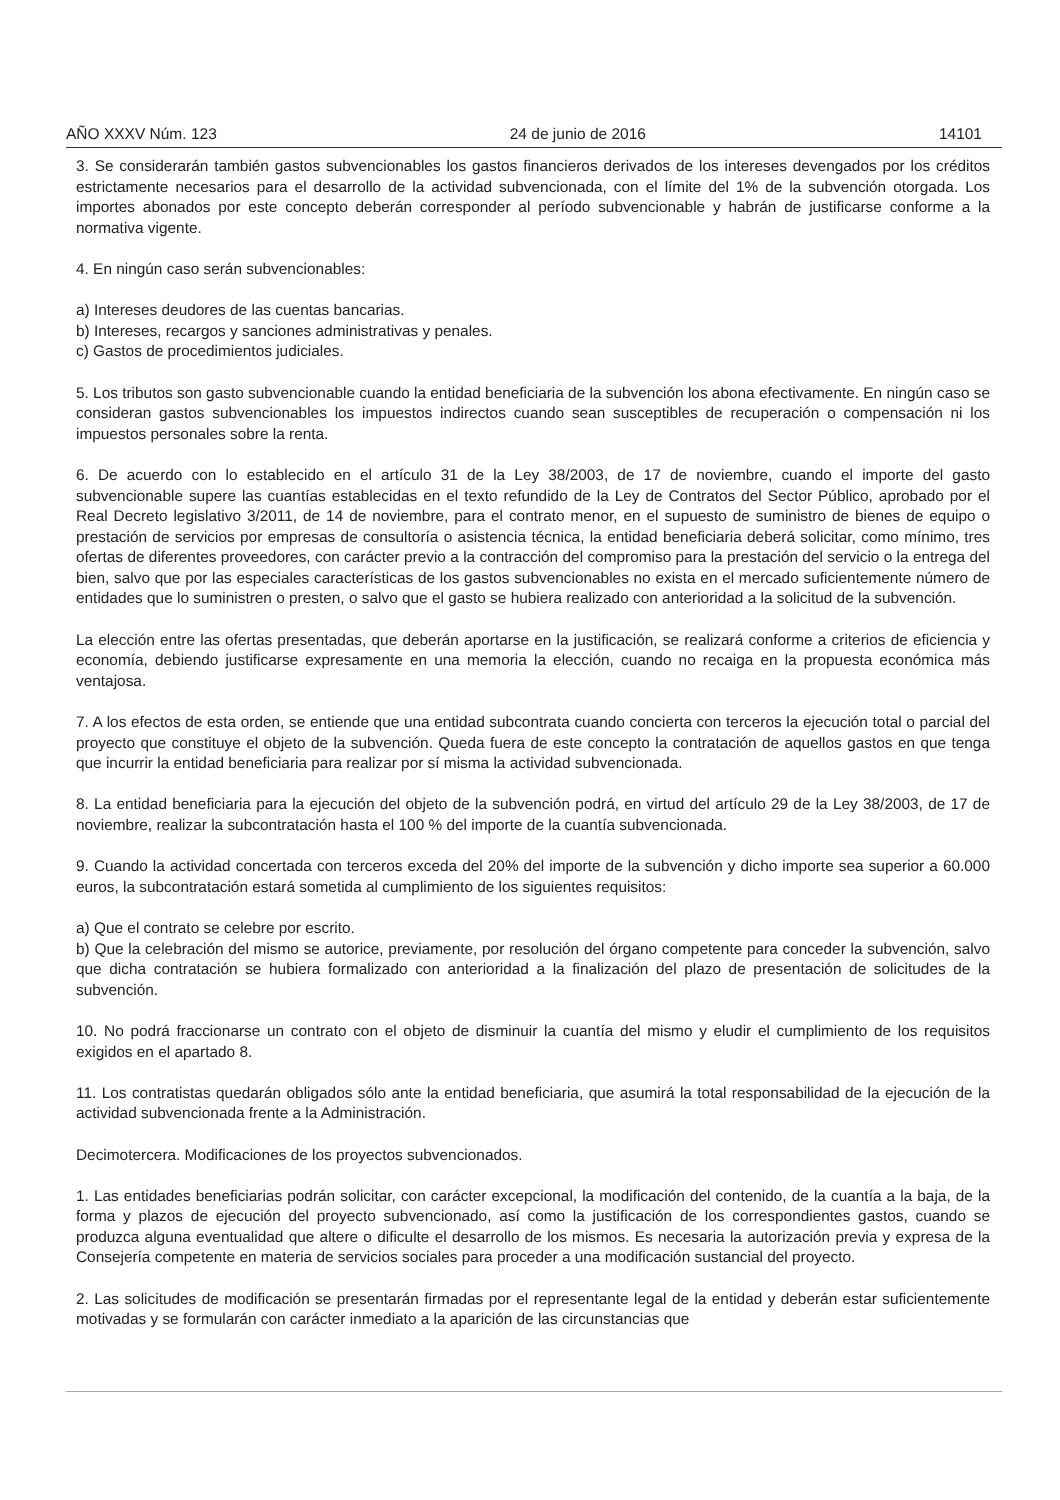AÑO XXXV Núm. 123 24 de junio de 2016 14101
3. Se considerarán también gastos subvencionables los gastos financieros derivados de los intereses devengados por los créditos estrictamente necesarios para el desarrollo de la actividad subvencionada, con el límite del 1% de la subvención otorgada. Los importes abonados por este concepto deberán corresponder al período subvencionable y habrán de justificarse conforme a la normativa vigente.
4. En ningún caso serán subvencionables:
a) Intereses deudores de las cuentas bancarias.
b) Intereses, recargos y sanciones administrativas y penales.
c) Gastos de procedimientos judiciales.
5. Los tributos son gasto subvencionable cuando la entidad beneficiaria de la subvención los abona efectivamente. En ningún caso se consideran gastos subvencionables los impuestos indirectos cuando sean susceptibles de recuperación o compensación ni los impuestos personales sobre la renta.
6. De acuerdo con lo establecido en el artículo 31 de la Ley 38/2003, de 17 de noviembre, cuando el importe del gasto subvencionable supere las cuantías establecidas en el texto refundido de la Ley de Contratos del Sector Público, aprobado por el Real Decreto legislativo 3/2011, de 14 de noviembre, para el contrato menor, en el supuesto de suministro de bienes de equipo o prestación de servicios por empresas de consultoría o asistencia técnica, la entidad beneficiaria deberá solicitar, como mínimo, tres ofertas de diferentes proveedores, con carácter previo a la contracción del compromiso para la prestación del servicio o la entrega del bien, salvo que por las especiales características de los gastos subvencionables no exista en el mercado suficientemente número de entidades que lo suministren o presten, o salvo que el gasto se hubiera realizado con anterioridad a la solicitud de la subvención.
La elección entre las ofertas presentadas, que deberán aportarse en la justificación, se realizará conforme a criterios de eficiencia y economía, debiendo justificarse expresamente en una memoria la elección, cuando no recaiga en la propuesta económica más ventajosa.
7. A los efectos de esta orden, se entiende que una entidad subcontrata cuando concierta con terceros la ejecución total o parcial del proyecto que constituye el objeto de la subvención. Queda fuera de este concepto la contratación de aquellos gastos en que tenga que incurrir la entidad beneficiaria para realizar por sí misma la actividad subvencionada.
8. La entidad beneficiaria para la ejecución del objeto de la subvención podrá, en virtud del artículo 29 de la Ley 38/2003, de 17 de noviembre, realizar la subcontratación hasta el 100 % del importe de la cuantía subvencionada.
9. Cuando la actividad concertada con terceros exceda del 20% del importe de la subvención y dicho importe sea superior a 60.000 euros, la subcontratación estará sometida al cumplimiento de los siguientes requisitos:
a) Que el contrato se celebre por escrito.
b) Que la celebración del mismo se autorice, previamente, por resolución del órgano competente para conceder la subvención, salvo que dicha contratación se hubiera formalizado con anterioridad a la finalización del plazo de presentación de solicitudes de la subvención.
10. No podrá fraccionarse un contrato con el objeto de disminuir la cuantía del mismo y eludir el cumplimiento de los requisitos exigidos en el apartado 8.
11. Los contratistas quedarán obligados sólo ante la entidad beneficiaria, que asumirá la total responsabilidad de la ejecución de la actividad subvencionada frente a la Administración.
Decimotercera. Modificaciones de los proyectos subvencionados.
1. Las entidades beneficiarias podrán solicitar, con carácter excepcional, la modificación del contenido, de la cuantía a la baja, de la forma y plazos de ejecución del proyecto subvencionado, así como la justificación de los correspondientes gastos, cuando se produzca alguna eventualidad que altere o dificulte el desarrollo de los mismos. Es necesaria la autorización previa y expresa de la Consejería competente en materia de servicios sociales para proceder a una modificación sustancial del proyecto.
2. Las solicitudes de modificación se presentarán firmadas por el representante legal de la entidad y deberán estar suficientemente motivadas y se formularán con carácter inmediato a la aparición de las circunstancias que